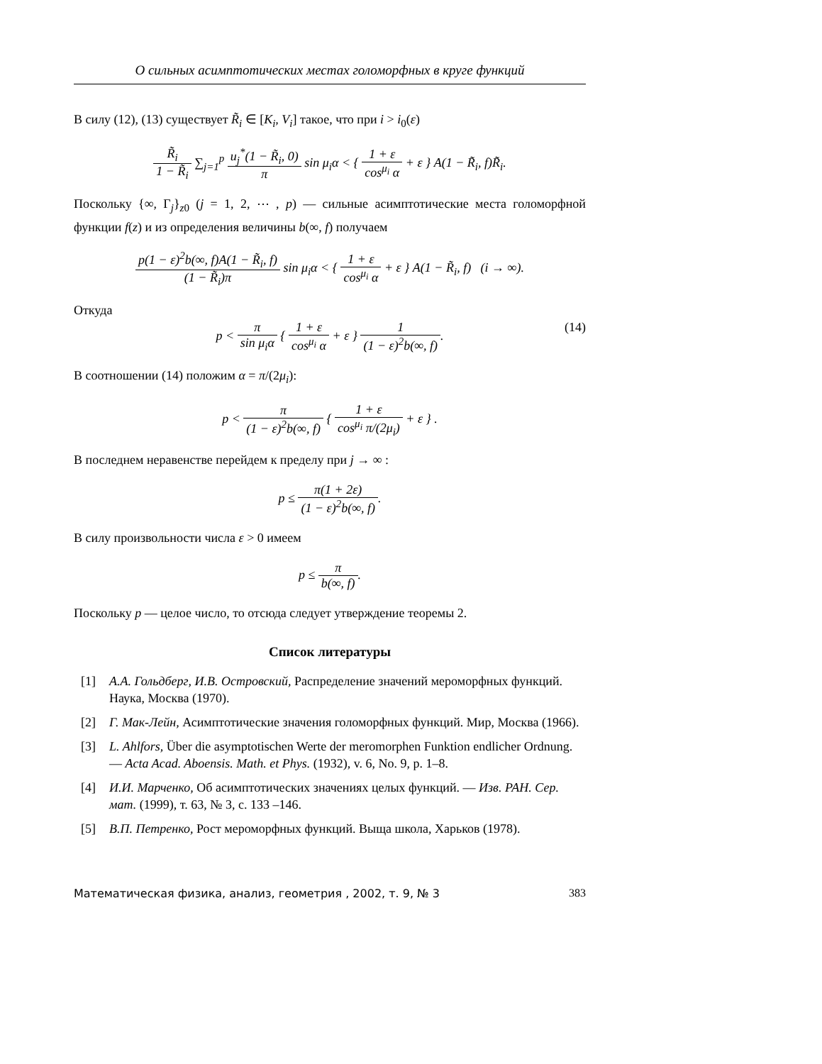О сильных асимптотических местах голоморфных в круге функций
В силу (12), (13) существует R̃<sub>i</sub> ∈ [K<sub>i</sub>, V<sub>i</sub>] такое, что при i > i<sub>0</sub>(ε)
R̃<sub>i</sub> 1 − R̃<sub>i</sub> ∑<sub>j=1</sub><sup>p</sup> u<sub>j</sub><sup>*</sup>(1 − R̃<sub>i</sub>, 0) π sin μ<sub>i</sub>α < { 1 + ε cos<sup>μ<sub>i</sub></sup> α + ε } A(1 − R̃<sub>i</sub>, f)R̃<sub>i</sub>.
Поскольку {∞, Γ<sub>j</sub>}<sub>z0</sub> (j = 1, 2, ⋯ , p) — сильные асимптотические места голоморфной функции f(z) и из определения величины b(∞, f) получаем
p(1 − ε)<sup>2</sup>b(∞, f)A(1 − R̃<sub>i</sub>, f) (1 − R̃<sub>i</sub>)π sin μ<sub>i</sub>α < { 1 + ε cos<sup>μ<sub>i</sub></sup> α + ε } A(1 − R̃<sub>i</sub>, f) (i → ∞).
Откуда
p < π sin μ<sub>i</sub>α { 1 + ε cos<sup>μ<sub>i</sub></sup> α + ε } 1 (1 − ε)<sup>2</sup>b(∞, f). (14)
В соотношении (14) положим α = π/(2μ<sub>i</sub>):
p < π (1 − ε)<sup>2</sup>b(∞, f) { 1 + ε cos<sup>μ<sub>i</sub></sup> π/(2μ<sub>i</sub>) + ε } .
В последнем неравенстве перейдем к пределу при j → ∞ :
p ≤ π(1 + 2ε) (1 − ε)<sup>2</sup>b(∞, f).
В силу произвольности числа ε > 0 имеем
p ≤ π b(∞, f).
Поскольку p — целое число, то отсюда следует утверждение теоремы 2.
Список литературы
[1] А.А. Гольдберг, И.В. Островский, Распределение значений мероморфных функций. Наука, Москва (1970).
[2] Г. Мак-Лейн, Асимптотические значения голоморфных функций. Мир, Москва (1966).
[3] L. Ahlfors, Über die asymptotischen Werte der meromorphen Funktion endlicher Ordnung. — Acta Acad. Aboensis. Math. et Phys. (1932), v. 6, No. 9, p. 1–8.
[4] И.И. Марченко, Об асимптотических значениях целых функций. — Изв. РАН. Сер. мат. (1999), т. 63, № 3, с. 133 –146.
[5] В.П. Петренко, Рост мероморфных функций. Выща школа, Харьков (1978).
Математическая физика, анализ, геометрия , 2002, т. 9, № 3 383